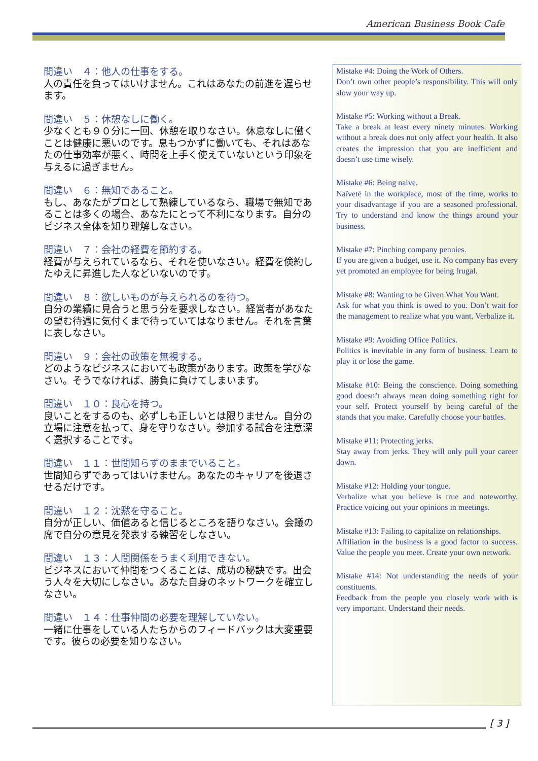American Business Book Cafe
間違い　４：他人の仕事をする。
人の責任を負ってはいけません。これはあなたの前進を遅らせます。
間違い　５：休憩なしに働く。
少なくとも９０分に一回、休憩を取りなさい。休息なしに働くことは健康に悪いのです。息もつかずに働いても、それはあなたの仕事効率が悪く、時間を上手く使えていないという印象を与えるに過ぎません。
間違い　６：無知であること。
もし、あなたがプロとして熟練しているなら、職場で無知であることは多くの場合、あなたにとって不利になります。自分のビジネス全体を知り理解しなさい。
間違い　７：会社の経費を節約する。
経費が与えられているなら、それを使いなさい。経費を倹約したゆえに昇進した人などいないのです。
間違い　８：欲しいものが与えられるのを待つ。
自分の業績に見合うと思う分を要求しなさい。経営者があなたの望む待遇に気付くまで待っていてはなりません。それを言葉に表しなさい。
間違い　９：会社の政策を無視する。
どのようなビジネスにおいても政策があります。政策を学びなさい。そうでなければ、勝負に負けてしまいます。
間違い　１０：良心を持つ。
良いことをするのも、必ずしも正しいとは限りません。自分の立場に注意を払って、身を守りなさい。参加する試合を注意深く選択することです。
間違い　１１：世間知らずのままでいること。
世間知らずであってはいけません。あなたのキャリアを後退させるだけです。
間違い　１２：沈黙を守ること。
自分が正しい、価値あると信じるところを語りなさい。会議の席で自分の意見を発表する練習をしなさい。
間違い　１３：人間関係をうまく利用できない。
ビジネスにおいて仲間をつくることは、成功の秘訣です。出会う人々を大切にしなさい。あなた自身のネットワークを確立しなさい。
間違い　１４：仕事仲間の必要を理解していない。
一緒に仕事をしている人たちからのフィードバックは大変重要です。彼らの必要を知りなさい。
Mistake #4: Doing the Work of Others.
Don’t own other people’s responsibility. This will only slow your way up.
Mistake #5: Working without a Break.
Take a break at least every ninety minutes. Working without a break does not only affect your health. It also creates the impression that you are inefficient and doesn’t use time wisely.
Mistake #6: Being naive.
Naïveté in the workplace, most of the time, works to your disadvantage if you are a seasoned professional. Try to understand and know the things around your business.
Mistake #7: Pinching company pennies.
If you are given a budget, use it. No company has every yet promoted an employee for being frugal.
Mistake #8: Wanting to be Given What You Want.
Ask for what you think is owed to you. Don’t wait for the management to realize what you want. Verbalize it.
Mistake #9: Avoiding Office Politics.
Politics is inevitable in any form of business. Learn to play it or lose the game.
Mistake #10: Being the conscience. Doing something good doesn’t always mean doing something right for your self. Protect yourself by being careful of the stands that you make. Carefully choose your battles.
Mistake #11: Protecting jerks.
Stay away from jerks. They will only pull your career down.
Mistake #12: Holding your tongue.
Verbalize what you believe is true and noteworthy. Practice voicing out your opinions in meetings.
Mistake #13: Failing to capitalize on relationships.
Affiliation in the business is a good factor to success. Value the people you meet. Create your own network.
Mistake #14: Not understanding the needs of your constituents.
Feedback from the people you closely work with is very important. Understand their needs.
[ 3 ]